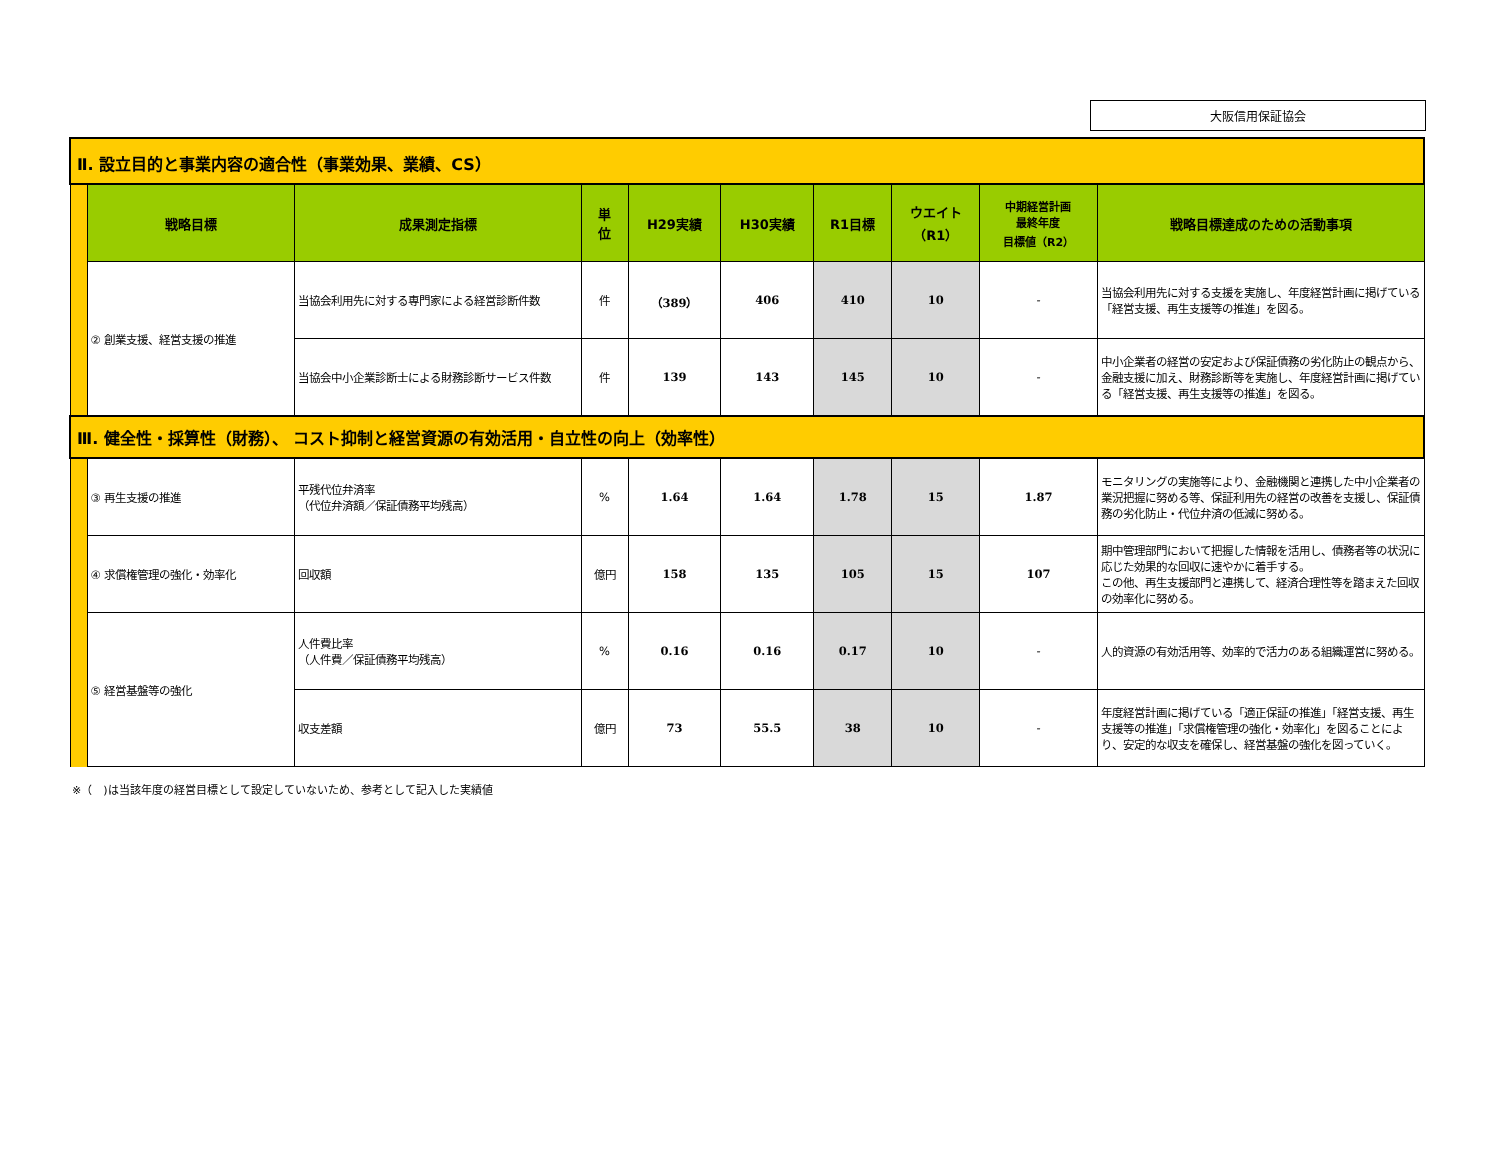大阪信用保証協会
| Ⅱ. 設立目的と事業内容の適合性（事業効果、業績、CS） | | | | | | | | | |
| | 戦略目標 | 成果測定指標 | 単 位 | H29実績 | H30実績 | R1目標 | ウエイト （R1） | 中期経営計画 最終年度 目標値（R2） | 戦略目標達成のための活動事項 |
| | ② 創業支援、経営支援の推進 | 当協会利用先に対する専門家による経営診断件数 | 件 | （389） | 406 | 410 | 10 | - | 当協会利用先に対する支援を実施し、年度経営計画に掲げている「経営支援、再生支援等の推進」を図る。 |
| | | 当協会中小企業診断士による財務診断サービス件数 | 件 | 139 | 143 | 145 | 10 | - | 中小企業者の経営の安定および保証債務の劣化防止の観点から、金融支援に加え、財務診断等を実施し、年度経営計画に掲げている「経営支援、再生支援等の推進」を図る。 |
| Ⅲ. 健全性・採算性（財務）、 コスト抑制と経営資源の有効活用・自立性の向上（効率性） | | | | | | | | | |
| | ③ 再生支援の推進 | 平残代位弁済率 （代位弁済額／保証債務平均残高） | % | 1.64 | 1.64 | 1.78 | 15 | 1.87 | モニタリングの実施等により、金融機関と連携した中小企業者の業況把握に努める等、保証利用先の経営の改善を支援し、保証債務の劣化防止・代位弁済の低減に努める。 |
| | ④ 求償権管理の強化・効率化 | 回収額 | 億円 | 158 | 135 | 105 | 15 | 107 | 期中管理部門において把握した情報を活用し、債務者等の状況に応じた効果的な回収に速やかに着手する。 この他、再生支援部門と連携して、経済合理性等を踏まえた回収の効率化に努める。 |
| | ⑤ 経営基盤等の強化 | 人件費比率 （人件費／保証債務平均残高） | % | 0.16 | 0.16 | 0.17 | 10 | - | 人的資源の有効活用等、効率的で活力のある組織運営に努める。 |
| | | 収支差額 | 億円 | 73 | 55.5 | 38 | 10 | - | 年度経営計画に掲げている「適正保証の推進」「経営支援、再生支援等の推進」「求償権管理の強化・効率化」を図ることにより、安定的な収支を確保し、経営基盤の強化を図っていく。 |
※（　)は当該年度の経営目標として設定していないため、参考として記入した実績値